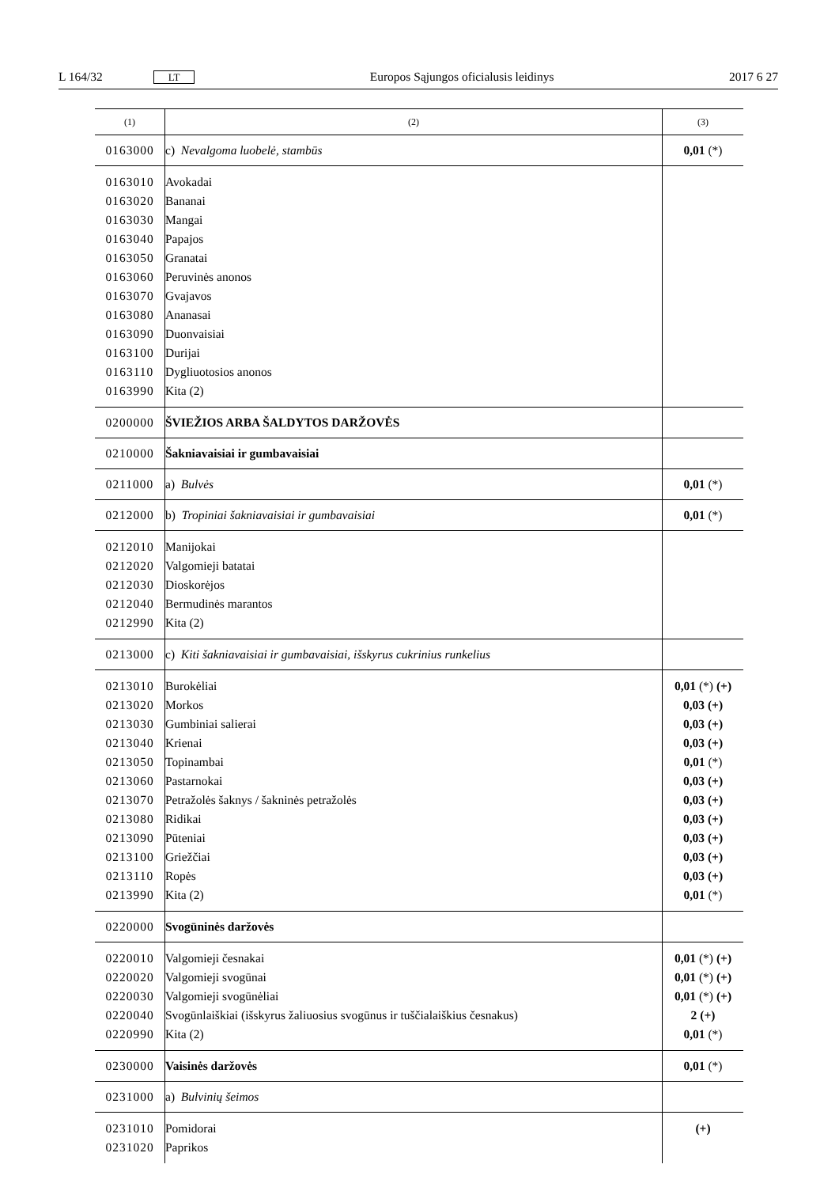L 164/32 LT Europos Sąjungos oficialusis leidinys 2017 6 27
| (1) | (2) | (3) |
| --- | --- | --- |
| 0163000 | c) Nevalgoma luobelė, stambūs | 0,01 (*) |
| 0163010 0163020 0163030 0163040 0163050 0163060 0163070 0163080 0163090 0163100 0163110 0163990 | Avokadai Bananai Mangai Papajos Granatai Peruvinės anonos Gvajavos Ananasai Duonvaisiai Durijai Dygliuotosios anonos Kita (2) | |
| 0200000 | ŠVIEŽIOS ARBA ŠALDYTOS DARŽOVĖS | |
| 0210000 | Šakniavaisiai ir gumbavaisiai | |
| 0211000 | a) Bulvės | 0,01 (*) |
| 0212000 | b) Tropiniai šakniavaisiai ir gumbavaisiai | 0,01 (*) |
| 0212010 0212020 0212030 0212040 0212990 | Manijokai Valgomieji batatai Dioskorėjos Bermudinės marantos Kita (2) | |
| 0213000 | c) Kiti šakniavaisiai ir gumbavaisiai, išskyrus cukrinius runkelius | |
| 0213010 0213020 0213030 0213040 0213050 0213060 0213070 0213080 0213090 0213100 0213110 0213990 | Burokėliai Morkos Gumbiniai salierai Krienai Topinambai Pastarnokai Petražolės šaknys / šakninės petražolės Ridikai Pūteniai Griežčiai Ropės Kita (2) | 0,01 (*) (+) 0,03 (+) 0,03 (+) 0,03 (+) 0,01 (*) 0,03 (+) 0,03 (+) 0,03 (+) 0,03 (+) 0,03 (+) 0,03 (+) 0,01 (*) |
| 0220000 | Svogūninės daržovės | |
| 0220010 0220020 0220030 0220040 0220990 | Valgomieji česnakai Valgomieji svogūnai Valgomieji svogūnėliai Svogūnlaiškiai (išskyrus žaliuosius svogūnus ir tuščialaiškius česnakus) Kita (2) | 0,01 (*) (+) 0,01 (*) (+) 0,01 (*) (+) 2 (+) 0,01 (*) |
| 0230000 | Vaisinės daržovės | 0,01 (*) |
| 0231000 | a) Bulvinių šeimos | |
| 0231010 0231020 | Pomidorai Paprikos | (+) |